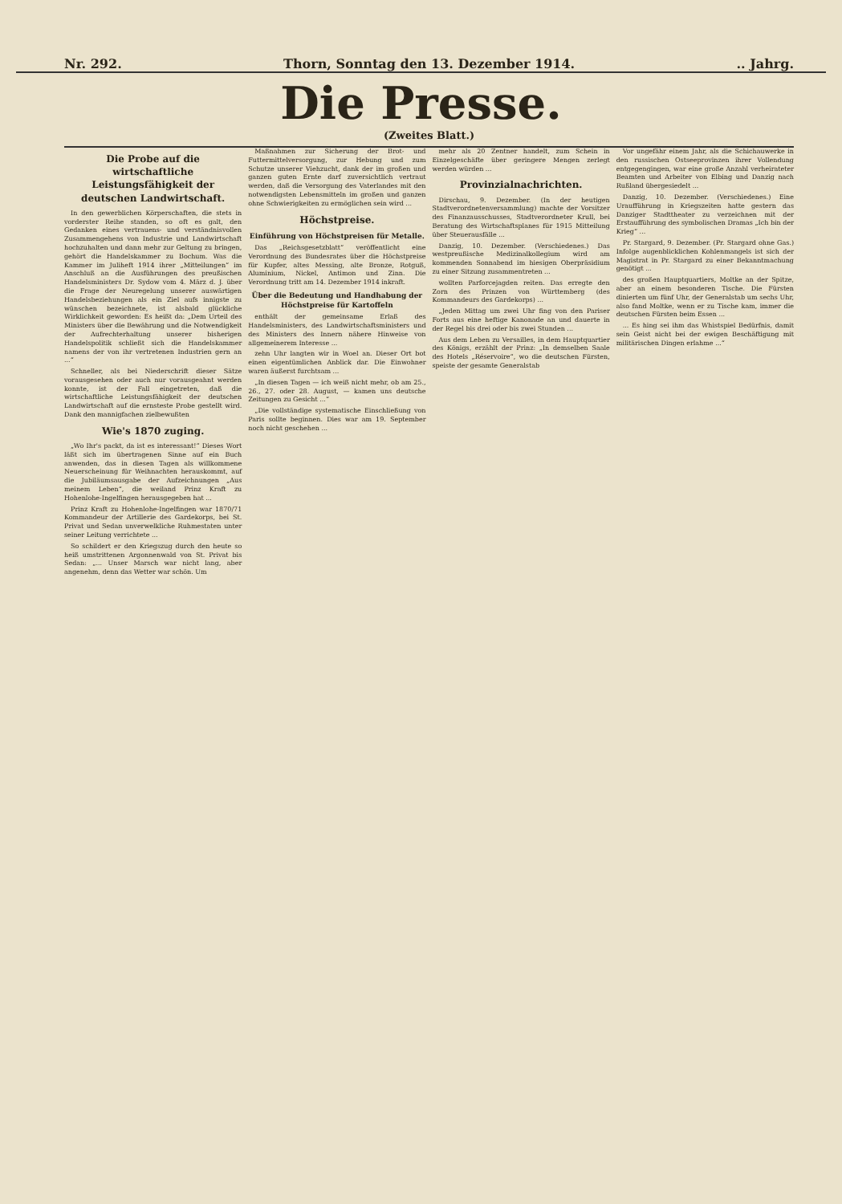Nr. 292. Thorn, Sonntag den 13. Dezember 1914... Jahrg.
Die Presse.
(Zweites Blatt.)
Die Probe auf die wirtschaftliche Leistungsfähigkeit der deutschen Landwirtschaft.
In den gewerblichen Körperschaften, die stets in vorderster Reihe standen, so oft es galt, den Gedanken eines vertrauens- und verständnisvollen Zusammengehens von Industrie und Landwirtschaft hochzuhalten und dann mehr zur Geltung zu bringen, gehört die Handelskammer zu Bochum. Was die Kammer im Juliheft 1914 ihrer „Mitteilungen“ im Anschluß an die Ausführungen des preußischen Handelsministers Dr. Sydow vom 4. März d. J. über die Frage der Neuregelung unserer auswärtigen Handelsbeziehungen als ein Ziel aufs innigste zu wünschen bezeichnete, ist alsbald glückliche Wirklichkeit geworden: Es heißt da: „Dem Urteil des Ministers über die Bewährung und die Notwendigkeit der Aufrechterhaltung unserer bisherigen Handelspolitik schließt sich die Handelskammer namens der von ihr vertretenen Industrien gern an ...“
Schneller, als bei Niederschrift dieser Sätze vorausgesehen oder auch nur vorausgeahnt werden konnte, ist der Fall eingetreten, daß die wirtschaftliche Leistungsfähigkeit der deutschen Landwirtschaft auf die ernsteste Probe gestellt wird. Dank den mannigfachen zielbewußten
Wie's 1870 zuging.
„Wo Ihr's packt, da ist es interessant!“ Dieses Wort läßt sich im übertragenen Sinne auf ein Buch anwenden, das in diesen Tagen als willkommene Neuerscheinung für Weihnachten herauskommt, auf die Jubiläumsausgabe der Aufzeichnungen „Aus meinem Leben“, die weiland Prinz Kraft zu Hohenlohe-Ingelfingen herausgegeben hat ...
Prinz Kraft zu Hohenlohe-Ingelfingen war 1870/71 Kommandeur der Artillerie des Gardekorps, bei St. Privat und Sedan unverwelkliche Ruhmestaten unter seiner Leitung verrichtete ...
So schildert er den Kriegszug durch den heute so heiß umstrittenen Argonnenwald von St. Privat bis Sedan: „... Unser Marsch war nicht lang, aber angenehm, denn das Wetter war schön. Um
Maßnahmen zur Sicherung der Brot- und Futtermittelversorgung, zur Hebung und zum Schutze unserer Viehzucht, dank der im großen und ganzen guten Ernte darf zuversichtlich vertraut werden, daß die Versorgung des Vaterlandes mit den notwendigsten Lebensmitteln im großen und ganzen ohne Schwierigkeiten zu ermöglichen sein wird ...
Höchstpreise.
Einführung von Höchstpreisen für Metalle.
Das „Reichsgesetzblatt“ veröffentlicht eine Verordnung des Bundesrates über die Höchstpreise für Kupfer, altes Messing, alte Bronze, Rotguß, Aluminium, Nickel, Antimon und Zinn. Die Verordnung tritt am 14. Dezember 1914 inkraft.
Über die Bedeutung und Handhabung der Höchstpreise für Kartoffeln
enthält der gemeinsame Erlaß des Handelsministers, des Landwirtschaftsministers und des Ministers des Innern nähere Hinweise von allgemeinerem Interesse ...
zehn Uhr langten wir in Woel an. Dieser Ort bot einen eigentümlichen Anblick dar. Die Einwohner waren äußerst furchtsam ...
„In diesen Tagen — ich weiß nicht mehr, ob am 25., 26., 27. oder 28. August, — kamen uns deutsche Zeitungen zu Gesicht ...“
„Die vollständige systematische Einschließung von Paris sollte beginnen. Dies war am 19. September noch nicht geschehen ...
mehr als 20 Zentner handelt, zum Schein in Einzelgeschäfte über geringere Mengen zerlegt werden würden ...
Provinzialnachrichten.
Dirschau, 9. Dezember. (In der heutigen Stadtverordnetenversammlung) machte der Vorsitzer des Finanzausschusses, Stadtverordneter Krull, bei Beratung des Wirtschaftsplanes für 1915 Mitteilung über Steuerausfälle ...
Danzig, 10. Dezember. (Verschiedenes.) Das westpreußische Medizinalkollegium wird am kommenden Sonnabend im hiesigen Oberpräsidium zu einer Sitzung zusammentreten ...
wollten Parforcejagden reiten. Das erregte den Zorn des Prinzen von Württemberg (des Kommandeurs des Gardekorps) ...
„Jeden Mittag um zwei Uhr fing von den Pariser Forts aus eine heftige Kanonade an und dauerte in der Regel bis drei oder bis zwei Stunden ...
Aus dem Leben zu Versailles, in dem Hauptquartier des Königs, erzählt der Prinz: „In demselben Saale des Hotels „Réservoire“, wo die deutschen Fürsten, speiste der gesamte Generalstab
Vor ungefähr einem Jahr, als die Schichauwerke in den russischen Ostseeprovinzen ihrer Vollendung entgegengingen, war eine große Anzahl verheirateter Beamten und Arbeiter von Elbing und Danzig nach Rußland übergesiedelt ...
Danzig, 10. Dezember. (Verschiedenes.) Eine Uraufführung in Kriegszeiten hatte gestern das Danziger Stadttheater zu verzeichnen mit der Erstaufführung des symbolischen Dramas „Ich bin der Krieg“ ...
Pr. Stargard, 9. Dezember. (Pr. Stargard ohne Gas.) Infolge augenblicklichen Kohlenmangels ist sich der Magistrat in Pr. Stargard zu einer Bekanntmachung genötigt ...
des großen Hauptquartiers, Moltke an der Spitze, aber an einem besonderen Tische. Die Fürsten dinierten um fünf Uhr, der Generalstab um sechs Uhr, also fand Moltke, wenn er zu Tische kam, immer die deutschen Fürsten beim Essen ...
... Es hing sei ihm das Whistspiel Bedürfnis, damit sein Geist nicht bei der ewigen Beschäftigung mit militärischen Dingen erlahme ...“